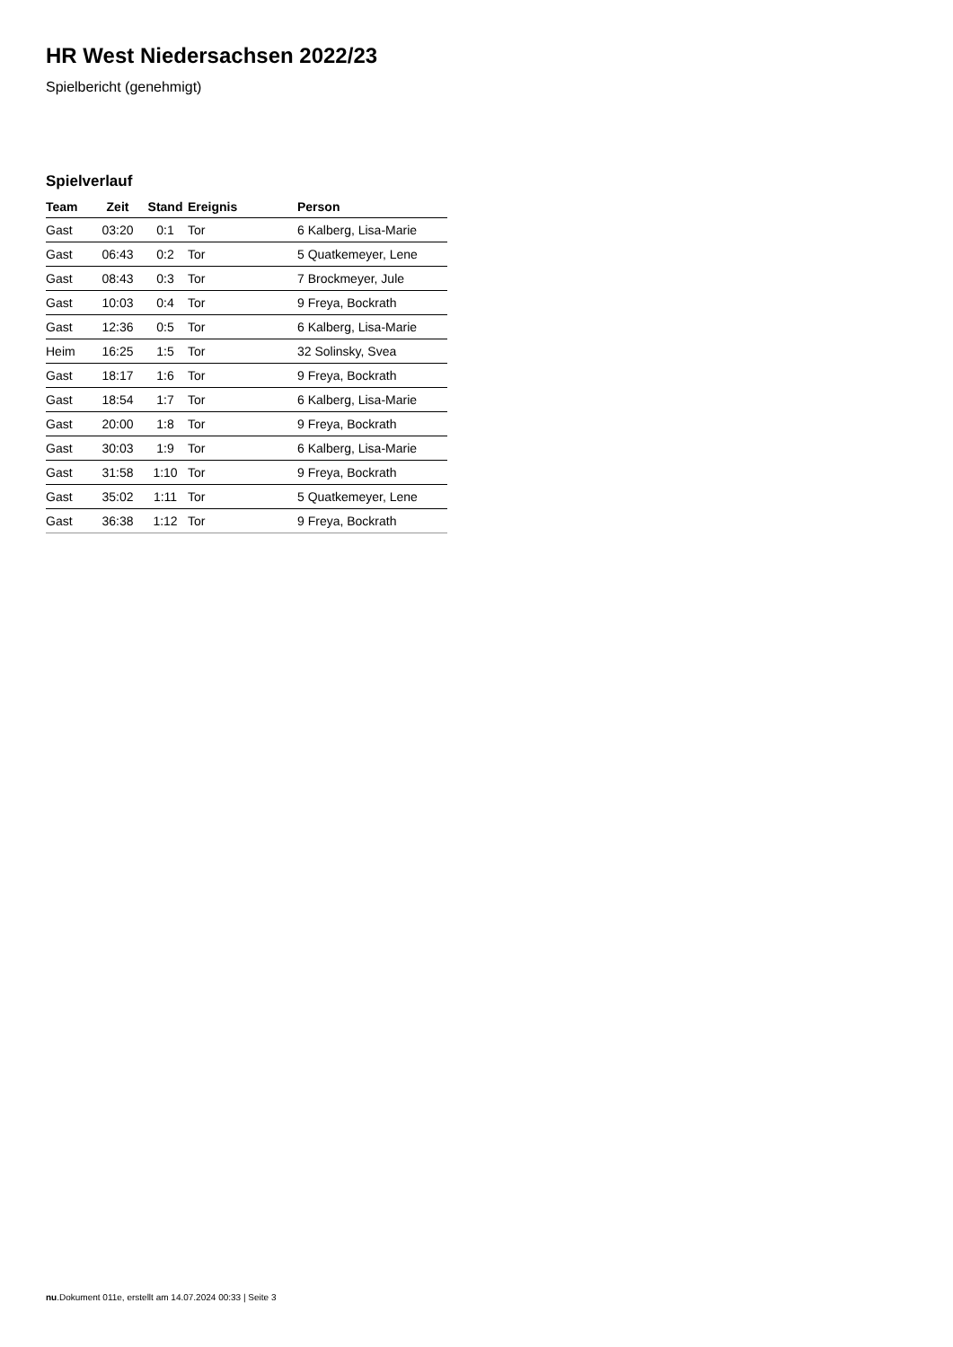HR West Niedersachsen 2022/23
Spielbericht (genehmigt)
Spielverlauf
| Team | Zeit | Stand | Ereignis | Person |
| --- | --- | --- | --- | --- |
| Gast | 03:20 | 0:1 | Tor | 6 Kalberg, Lisa-Marie |
| Gast | 06:43 | 0:2 | Tor | 5 Quatkemeyer, Lene |
| Gast | 08:43 | 0:3 | Tor | 7 Brockmeyer, Jule |
| Gast | 10:03 | 0:4 | Tor | 9 Freya, Bockrath |
| Gast | 12:36 | 0:5 | Tor | 6 Kalberg, Lisa-Marie |
| Heim | 16:25 | 1:5 | Tor | 32 Solinsky, Svea |
| Gast | 18:17 | 1:6 | Tor | 9 Freya, Bockrath |
| Gast | 18:54 | 1:7 | Tor | 6 Kalberg, Lisa-Marie |
| Gast | 20:00 | 1:8 | Tor | 9 Freya, Bockrath |
| Gast | 30:03 | 1:9 | Tor | 6 Kalberg, Lisa-Marie |
| Gast | 31:58 | 1:10 | Tor | 9 Freya, Bockrath |
| Gast | 35:02 | 1:11 | Tor | 5 Quatkemeyer, Lene |
| Gast | 36:38 | 1:12 | Tor | 9 Freya, Bockrath |
nu.Dokument 011e, erstellt am 14.07.2024 00:33 | Seite 3